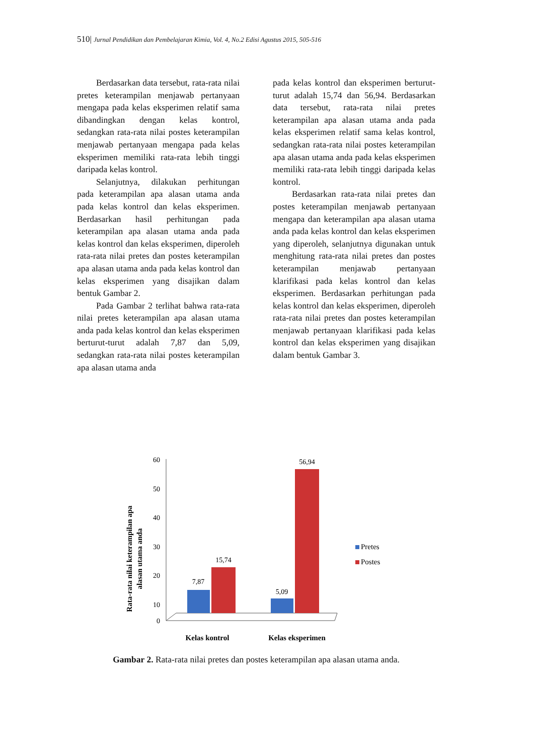510| Jurnal Pendidikan dan Pembelajaran Kimia, Vol. 4, No.2 Edisi Agustus 2015, 505-516
Berdasarkan data tersebut, rata-rata nilai pretes keterampilan menjawab pertanyaan mengapa pada kelas eksperimen relatif sama dibandingkan dengan kelas kontrol, sedangkan rata-rata nilai postes keterampilan menjawab pertanyaan mengapa pada kelas eksperimen memiliki rata-rata lebih tinggi daripada kelas kontrol.
Selanjutnya, dilakukan perhitungan pada keterampilan apa alasan utama anda pada kelas kontrol dan kelas eksperimen. Berdasarkan hasil perhitungan pada keterampilan apa alasan utama anda pada kelas kontrol dan kelas eksperimen, diperoleh rata-rata nilai pretes dan postes keterampilan apa alasan utama anda pada kelas kontrol dan kelas eksperimen yang disajikan dalam bentuk Gambar 2.
Pada Gambar 2 terlihat bahwa rata-rata nilai pretes keterampilan apa alasan utama anda pada kelas kontrol dan kelas eksperimen berturut-turut adalah 7,87 dan 5,09, sedangkan rata-rata nilai postes keterampilan apa alasan utama anda
pada kelas kontrol dan eksperimen berturut-turut adalah 15,74 dan 56,94. Berdasarkan data tersebut, rata-rata nilai pretes keterampilan apa alasan utama anda pada kelas eksperimen relatif sama kelas kontrol, sedangkan rata-rata nilai postes keterampilan apa alasan utama anda pada kelas eksperimen memiliki rata-rata lebih tinggi daripada kelas kontrol.
Berdasarkan rata-rata nilai pretes dan postes keterampilan menjawab pertanyaan mengapa dan keterampilan apa alasan utama anda pada kelas kontrol dan kelas eksperimen yang diperoleh, selanjutnya digunakan untuk menghitung rata-rata nilai pretes dan postes keterampilan menjawab pertanyaan klarifikasi pada kelas kontrol dan kelas eksperimen. Berdasarkan perhitungan pada kelas kontrol dan kelas eksperimen, diperoleh rata-rata nilai pretes dan postes keterampilan menjawab pertanyaan klarifikasi pada kelas kontrol dan kelas eksperimen yang disajikan dalam bentuk Gambar 3.
Rata-rata nilai keterampilan apa
alasan utama anda
60
50
40
30
20
10
0
7,87
15,74
5,09
56,94
Pretes
Postes
Kelas kontrol
Kelas eksperimen
Gambar 2. Rata-rata nilai pretes dan postes keterampilan apa alasan utama anda.